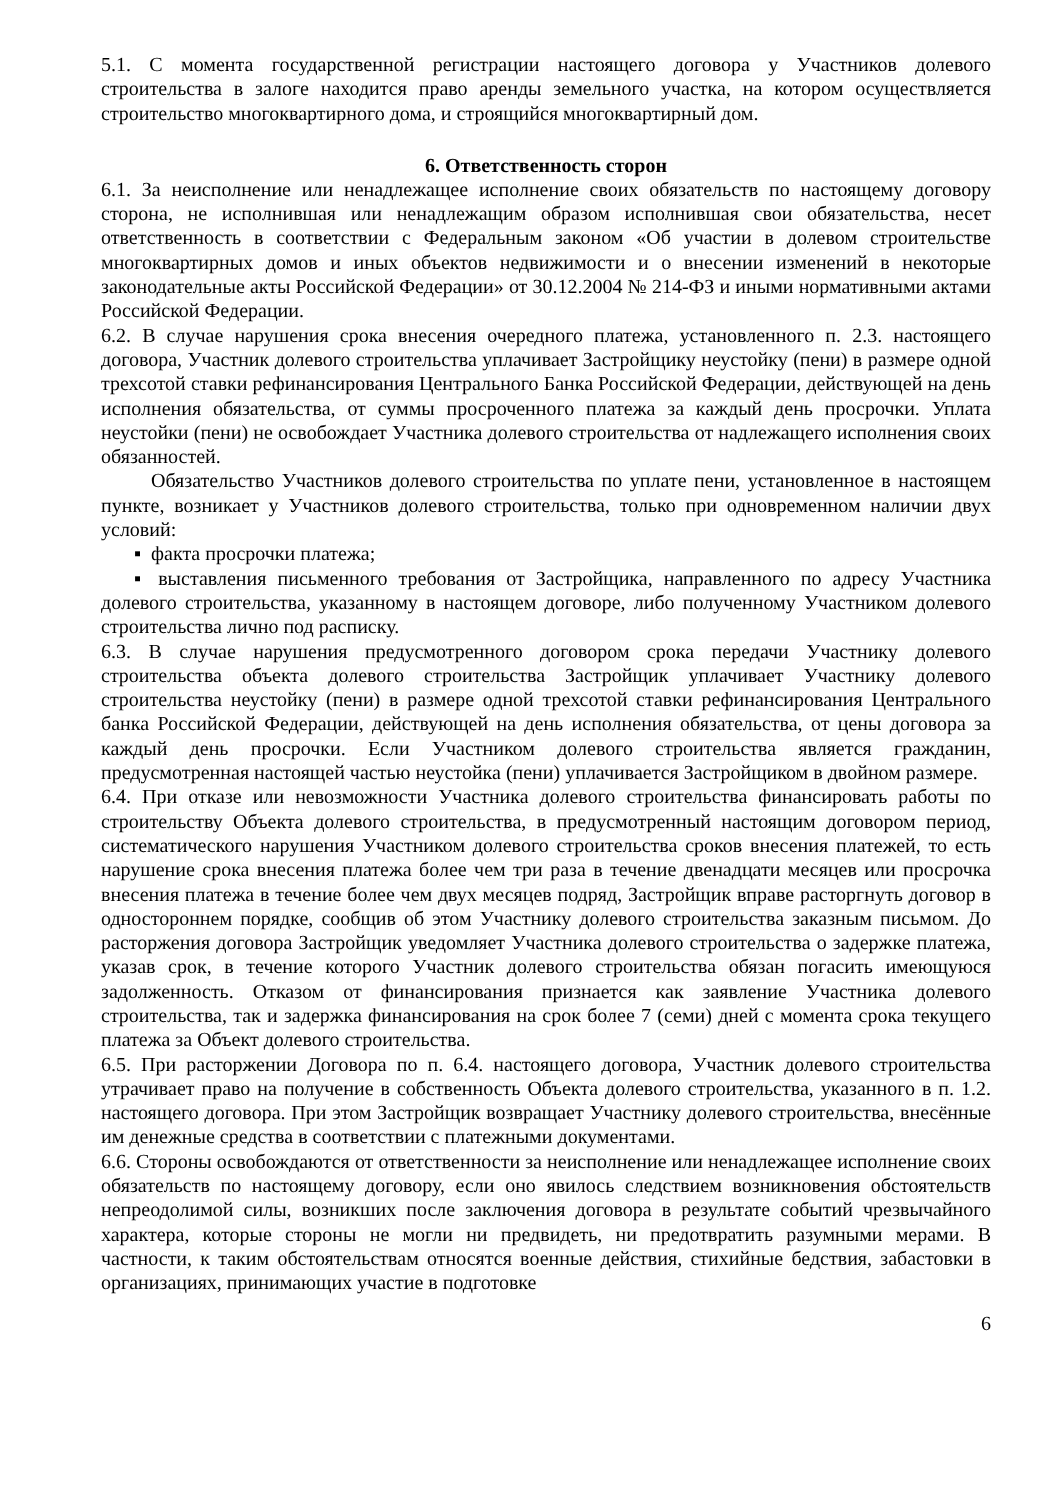5.1. С момента государственной регистрации настоящего договора у Участников долевого строительства в залоге находится право аренды земельного участка, на котором осуществляется строительство многоквартирного дома, и строящийся многоквартирный дом.
6. Ответственность сторон
6.1. За неисполнение или ненадлежащее исполнение своих обязательств по настоящему договору сторона, не исполнившая или ненадлежащим образом исполнившая свои обязательства, несет ответственность в соответствии с Федеральным законом «Об участии в долевом строительстве многоквартирных домов и иных объектов недвижимости и о внесении изменений в некоторые законодательные акты Российской Федерации» от 30.12.2004 № 214-ФЗ и иными нормативными актами Российской Федерации.
6.2. В случае нарушения срока внесения очередного платежа, установленного п. 2.3. настоящего договора, Участник долевого строительства уплачивает Застройщику неустойку (пени) в размере одной трехсотой ставки рефинансирования Центрального Банка Российской Федерации, действующей на день исполнения обязательства, от суммы просроченного платежа за каждый день просрочки. Уплата неустойки (пени) не освобождает Участника долевого строительства от надлежащего исполнения своих обязанностей.
Обязательство Участников долевого строительства по уплате пени, установленное в настоящем пункте, возникает у Участников долевого строительства, только при одновременном наличии двух условий:
▪ факта просрочки платежа;
▪ выставления письменного требования от Застройщика, направленного по адресу Участника долевого строительства, указанному в настоящем договоре, либо полученному Участником долевого строительства лично под расписку.
6.3. В случае нарушения предусмотренного договором срока передачи Участнику долевого строительства объекта долевого строительства Застройщик уплачивает Участнику долевого строительства неустойку (пени) в размере одной трехсотой ставки рефинансирования Центрального банка Российской Федерации, действующей на день исполнения обязательства, от цены договора за каждый день просрочки. Если Участником долевого строительства является гражданин, предусмотренная настоящей частью неустойка (пени) уплачивается Застройщиком в двойном размере.
6.4. При отказе или невозможности Участника долевого строительства финансировать работы по строительству Объекта долевого строительства, в предусмотренный настоящим договором период, систематического нарушения Участником долевого строительства сроков внесения платежей, то есть нарушение срока внесения платежа более чем три раза в течение двенадцати месяцев или просрочка внесения платежа в течение более чем двух месяцев подряд, Застройщик вправе расторгнуть договор в одностороннем порядке, сообщив об этом Участнику долевого строительства заказным письмом. До расторжения договора Застройщик уведомляет Участника долевого строительства о задержке платежа, указав срок, в течение которого Участник долевого строительства обязан погасить имеющуюся задолженность. Отказом от финансирования признается как заявление Участника долевого строительства, так и задержка финансирования на срок более 7 (семи) дней с момента срока текущего платежа за Объект долевого строительства.
6.5. При расторжении Договора по п. 6.4. настоящего договора, Участник долевого строительства утрачивает право на получение в собственность Объекта долевого строительства, указанного в п. 1.2. настоящего договора. При этом Застройщик возвращает Участнику долевого строительства, внесённые им денежные средства в соответствии с платежными документами.
6.6. Стороны освобождаются от ответственности за неисполнение или ненадлежащее исполнение своих обязательств по настоящему договору, если оно явилось следствием возникновения обстоятельств непреодолимой силы, возникших после заключения договора в результате событий чрезвычайного характера, которые стороны не могли ни предвидеть, ни предотвратить разумными мерами. В частности, к таким обстоятельствам относятся военные действия, стихийные бедствия, забастовки в организациях, принимающих участие в подготовке
6